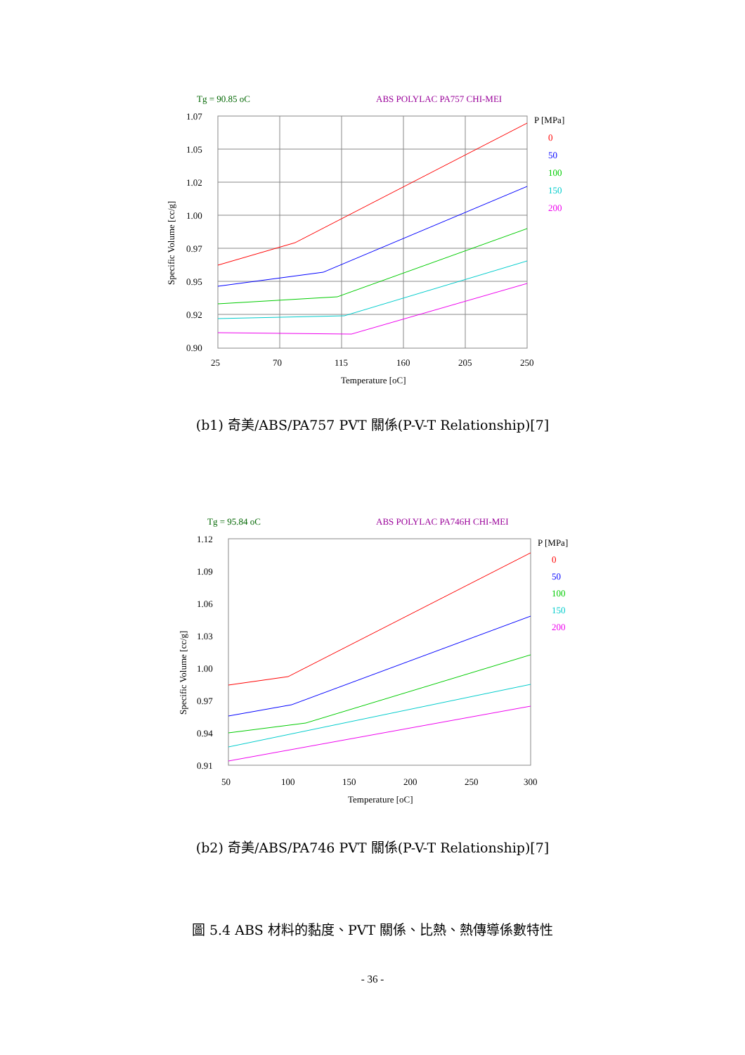Tg = 90.85 oC
ABS POLYLAC PA757 CHI-MEI
1.07
1.05
1.02
1.00
0.97
0.95
0.92
0.90
25
70
115
160
205
250
Temperature [oC]
P [MPa]
0
50
100
150
200
Specific Volume [cc/g]
(b1) 奇美/ABS/PA757 PVT 關係(P-V-T Relationship)[7]
Tg = 95.84 oC
ABS POLYLAC PA746H CHI-MEI
1.12
1.09
1.06
1.03
1.00
0.97
0.94
0.91
50
100
150
200
250
300
Temperature [oC]
P [MPa]
0
50
100
150
200
Specific Volume [cc/g]
(b2) 奇美/ABS/PA746 PVT 關係(P-V-T Relationship)[7]
圖 5.4 ABS 材料的黏度、PVT 關係、比熱、熱傳導係數特性
- 36 -